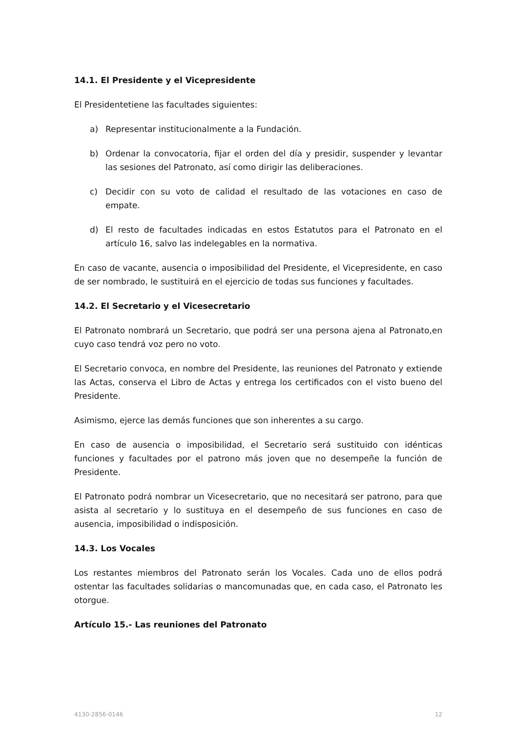14.1. El Presidente y el Vicepresidente
El Presidentetiene las facultades siguientes:
a) Representar institucionalmente a la Fundación.
b) Ordenar la convocatoria, fijar el orden del día y presidir, suspender y levantar las sesiones del Patronato, así como dirigir las deliberaciones.
c) Decidir con su voto de calidad el resultado de las votaciones en caso de empate.
d) El resto de facultades indicadas en estos Estatutos para el Patronato en el artículo 16, salvo las indelegables en la normativa.
En caso de vacante, ausencia o imposibilidad del Presidente, el Vicepresidente, en caso de ser nombrado, le sustituirá en el ejercicio de todas sus funciones y facultades.
14.2. El Secretario y el Vicesecretario
El Patronato nombrará un Secretario, que podrá ser una persona ajena al Patronato,en cuyo caso tendrá voz pero no voto.
El Secretario convoca, en nombre del Presidente, las reuniones del Patronato y extiende las Actas, conserva el Libro de Actas y entrega los certificados con el visto bueno del Presidente.
Asimismo, ejerce las demás funciones que son inherentes a su cargo.
En caso de ausencia o imposibilidad, el Secretario será sustituido con idénticas funciones y facultades por el patrono más joven que no desempeñe la función de Presidente.
El Patronato podrá nombrar un Vicesecretario, que no necesitará ser patrono, para que asista al secretario y lo sustituya en el desempeño de sus funciones en caso de ausencia, imposibilidad o indisposición.
14.3. Los Vocales
Los restantes miembros del Patronato serán los Vocales. Cada uno de ellos podrá ostentar las facultades solidarias o mancomunadas que, en cada caso, el Patronato les otorgue.
Artículo 15.- Las reuniones del Patronato
4130-2856-0146 12